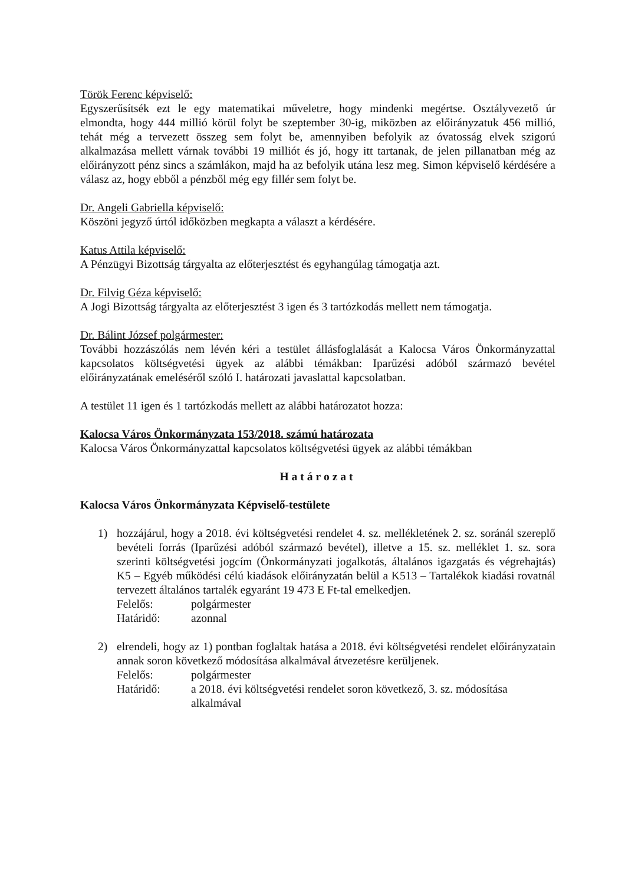Török Ferenc képviselő:
Egyszerűsítsék ezt le egy matematikai műveletre, hogy mindenki megértse. Osztályvezető úr elmondta, hogy 444 millió körül folyt be szeptember 30-ig, miközben az előirányzatuk 456 millió, tehát még a tervezett összeg sem folyt be, amennyiben befolyik az óvatosság elvek szigorú alkalmazása mellett várnak további 19 milliót és jó, hogy itt tartanak, de jelen pillanatban még az előirányzott pénz sincs a számlákon, majd ha az befolyik utána lesz meg. Simon képviselő kérdésére a válasz az, hogy ebből a pénzből még egy fillér sem folyt be.
Dr. Angeli Gabriella képviselő:
Köszöni jegyző úrtól időközben megkapta a választ a kérdésére.
Katus Attila képviselő:
A Pénzügyi Bizottság tárgyalta az előterjesztést és egyhangúlag támogatja azt.
Dr. Filvig Géza képviselő:
A Jogi Bizottság tárgyalta az előterjesztést 3 igen és 3 tartózkodás mellett nem támogatja.
Dr. Bálint József polgármester:
További hozzászólás nem lévén kéri a testület állásfoglalását a Kalocsa Város Önkormányzattal kapcsolatos költségvetési ügyek az alábbi témákban: Iparűzési adóból származó bevétel előirányzatának emeléséről szóló I. határozati javaslattal kapcsolatban.
A testület 11 igen és 1 tartózkodás mellett az alábbi határozatot hozza:
Kalocsa Város Önkormányzata 153/2018. számú határozata
Kalocsa Város Önkormányzattal kapcsolatos költségvetési ügyek az alábbi témákban
Határozat
Kalocsa Város Önkormányzata Képviselő-testülete
1) hozzájárul, hogy a 2018. évi költségvetési rendelet 4. sz. mellékletének 2. sz. soránál szereplő bevételi forrás (Iparűzési adóból származó bevétel), illetve a 15. sz. melléklet 1. sz. sora szerinti költségvetési jogcím (Önkormányzati jogalkotás, általános igazgatás és végrehajtás) K5 – Egyéb működési célú kiadások előirányzatán belül a K513 – Tartalékok kiadási rovatnál tervezett általános tartalék egyaránt 19 473 E Ft-tal emelkedjen.
Felelős: polgármester
Határidő: azonnal
2) elrendeli, hogy az 1) pontban foglaltak hatása a 2018. évi költségvetési rendelet előirányzatain annak soron következő módosítása alkalmával átvezetésre kerüljenek.
Felelős: polgármester
Határidő: a 2018. évi költségvetési rendelet soron következő, 3. sz. módosítása alkalmával